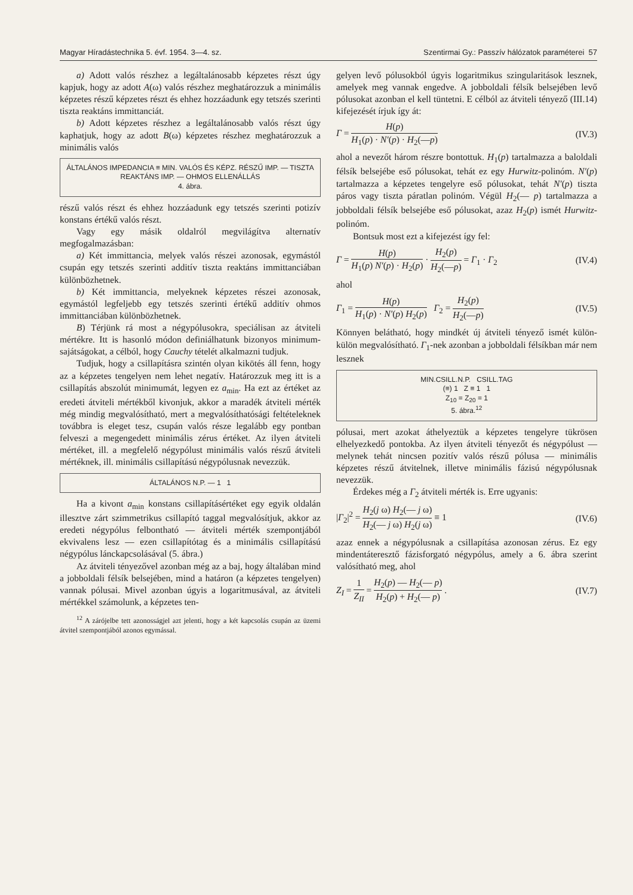Magyar Híradástechnika 5. évf. 1954. 3—4. sz. Szentirmai Gy.: Passzív hálózatok paraméterei 57
a) Adott valós részhez a legáltalánosabb képzetes részt úgy kapjuk, hogy az adott A(ω) valós részhez meghatározzuk a minimális képzetes részű képzetes részt és ehhez hozzáadunk egy tetszés szerinti tiszta reaktáns immittanciát.
b) Adott képzetes részhez a legáltalánosabb valós részt úgy kaphatjuk, hogy az adott B(ω) képzetes részhez meghatározzuk a minimális valós
ÁLTALÁNOS IMPEDANCIA ≡ MIN. VALÓS ÉS KÉPZ. RÉSZŰ IMP. — TISZTA REAKTÁNS IMP. — OHMOS ELLENÁLLÁS
4. ábra.
részű valós részt és ehhez hozzáadunk egy tetszés szerinti potizív konstans értékű valós részt.
Vagy egy másik oldalról megvilágítva alternatív megfogalmazásban:
a) Két immittancia, melyek valós részei azonosak, egymástól csupán egy tetszés szerinti additív tiszta reaktáns immittanciában különbözhetnek.
b) Két immittancia, melyeknek képzetes részei azonosak, egymástól legfeljebb egy tetszés szerinti értékű additív ohmos immittanciában különbözhetnek.
B) Térjünk rá most a négypólusokra, speciálisan az átviteli mértékre. Itt is hasonló módon definiálhatunk bizonyos minimum-sajátságokat, a célból, hogy Cauchy tételét alkalmazni tudjuk.
Tudjuk, hogy a csillapításra szintén olyan kikötés áll fenn, hogy az a képzetes tengelyen nem lehet negatív. Határozzuk meg itt is a csillapítás abszolút minimumát, legyen ez a<sub>min</sub>. Ha ezt az értéket az eredeti átviteli mértékből kivonjuk, akkor a maradék átviteli mérték még mindig megvalósítható, mert a megvalósíthatósági feltételeknek továbbra is eleget tesz, csupán valós része legalább egy pontban felveszi a megengedett minimális zérus értéket. Az ilyen átviteli mértéket, ill. a megfelelő négypólust minimális valós részű átviteli mértéknek, ill. minimális csillapítású négypólusnak nevezzük.
ÁLTALÁNOS N.P. — 1 1
Ha a kivont a<sub>min</sub> konstans csillapításértéket egy egyik oldalán illesztve zárt szimmetrikus csillapító taggal megvalósítjuk, akkor az eredeti négypólus felbontható — átviteli mérték szempontjából ekvivalens lesz — ezen csillapítótag és a minimális csillapítású négypólus lánckapcsolásával (5. ábra.)
Az átviteli tényezővel azonban még az a baj, hogy általában mind a jobboldali félsík belsejében, mind a határon (a képzetes tengelyen) vannak pólusai. Mivel azonban úgyis a logaritmusával, az átviteli mértékkel számolunk, a képzetes ten-
<sup>12</sup> A zárójelbe tett azonosságjel azt jelenti, hogy a két kapcsolás csupán az üzemi átvitel szempontjából azonos egymással.
gelyen levő pólusokból úgyis logaritmikus szingularitások lesznek, amelyek meg vannak engedve. A jobboldali félsík belsejében levő pólusokat azonban el kell tüntetni. E célból az átviteli tényező (III.14) kifejezését írjuk így át:
Γ = H(p) H<sub>1</sub>(p) · N′(p) · H<sub>2</sub>(—p) (IV.3)
ahol a nevezőt három részre bontottuk. H<sub>1</sub>(p) tartalmazza a baloldali félsík belsejébe eső pólusokat, tehát ez egy Hurwitz-polinóm. N′(p) tartalmazza a képzetes tengelyre eső pólusokat, tehát N′(p) tiszta páros vagy tiszta páratlan polinóm. Végül H<sub>2</sub>(— p) tartalmazza a jobboldali félsík belsejébe eső pólusokat, azaz H<sub>2</sub>(p) ismét Hurwitz-polinóm.
Bontsuk most ezt a kifejezést így fel:
Γ = H(p) H<sub>1</sub>(p) N′(p) · H<sub>2</sub>(p) · H<sub>2</sub>(p) H<sub>2</sub>(—p) = Γ<sub>1</sub> · Γ<sub>2</sub> (IV.4)
ahol
Γ<sub>1</sub> = H(p) H<sub>1</sub>(p) · N′(p) H<sub>2</sub>(p) Γ<sub>2</sub> = H<sub>2</sub>(p) H<sub>2</sub>(—p) (IV.5)
Könnyen belátható, hogy mindkét új átviteli tényező ismét külön-külön megvalósítható. Γ<sub>1</sub>-nek azonban a jobboldali félsíkban már nem lesznek
MIN.CSILL.N.P. CSILL.TAG
(≡) 1 Z ≡ 1 1
Z<sub>10</sub> = Z<sub>20</sub> = 1
5. ábra.<sup>12</sup>
pólusai, mert azokat áthelyeztük a képzetes tengelyre tükrösen elhelyezkedő pontokba. Az ilyen átviteli tényezőt és négypólust — melynek tehát nincsen pozitív valós részű pólusa — minimális képzetes részű átvitelnek, illetve minimális fázisú négypólusnak nevezzük.
Érdekes még a Γ<sub>2</sub> átviteli mérték is. Erre ugyanis:
|Γ<sub>2</sub>|<sup>2</sup> = H<sub>2</sub>(j ω) H<sub>2</sub>(— j ω) H<sub>2</sub>(— j ω) H<sub>2</sub>(j ω) ≡ 1 (IV.6)
azaz ennek a négypólusnak a csillapítása azonosan zérus. Ez egy mindentáteresztő fázisforgató négypólus, amely a 6. ábra szerint valósítható meg, ahol
Z<sub>I</sub> = 1 Z<sub>II</sub> = H<sub>2</sub>(p) — H<sub>2</sub>(— p) H<sub>2</sub>(p) + H<sub>2</sub>(— p) . (IV.7)